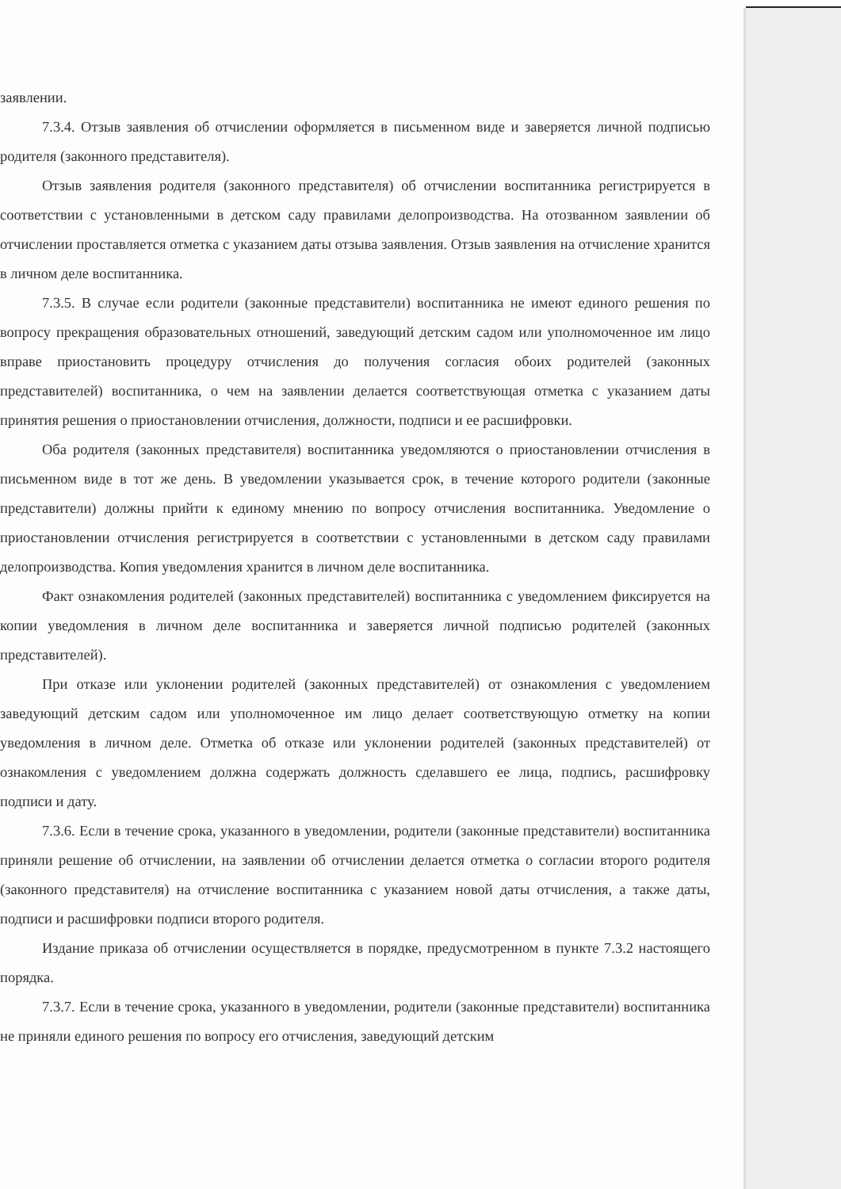заявлении.
7.3.4. Отзыв заявления об отчислении оформляется в письменном виде и заверяется личной подписью родителя (законного представителя).
Отзыв заявления родителя (законного представителя) об отчислении воспитанника регистрируется в соответствии с установленными в детском саду правилами делопроизводства. На отозванном заявлении об отчислении проставляется отметка с указанием даты отзыва заявления. Отзыв заявления на отчисление хранится в личном деле воспитанника.
7.3.5. В случае если родители (законные представители) воспитанника не имеют единого решения по вопросу прекращения образовательных отношений, заведующий детским садом или уполномоченное им лицо вправе приостановить процедуру отчисления до получения согласия обоих родителей (законных представителей) воспитанника, о чем на заявлении делается соответствующая отметка с указанием даты принятия решения о приостановлении отчисления, должности, подписи и ее расшифровки.
Оба родителя (законных представителя) воспитанника уведомляются о приостановлении отчисления в письменном виде в тот же день. В уведомлении указывается срок, в течение которого родители (законные представители) должны прийти к единому мнению по вопросу отчисления воспитанника. Уведомление о приостановлении отчисления регистрируется в соответствии с установленными в детском саду правилами делопроизводства. Копия уведомления хранится в личном деле воспитанника.
Факт ознакомления родителей (законных представителей) воспитанника с уведомлением фиксируется на копии уведомления в личном деле воспитанника и заверяется личной подписью родителей (законных представителей).
При отказе или уклонении родителей (законных представителей) от ознакомления с уведомлением заведующий детским садом или уполномоченное им лицо делает соответствующую отметку на копии уведомления в личном деле. Отметка об отказе или уклонении родителей (законных представителей) от ознакомления с уведомлением должна содержать должность сделавшего ее лица, подпись, расшифровку подписи и дату.
7.3.6. Если в течение срока, указанного в уведомлении, родители (законные представители) воспитанника приняли решение об отчислении, на заявлении об отчислении делается отметка о согласии второго родителя (законного представителя) на отчисление воспитанника с указанием новой даты отчисления, а также даты, подписи и расшифровки подписи второго родителя.
Издание приказа об отчислении осуществляется в порядке, предусмотренном в пункте 7.3.2 настоящего порядка.
7.3.7. Если в течение срока, указанного в уведомлении, родители (законные представители) воспитанника не приняли единого решения по вопросу его отчисления, заведующий детским